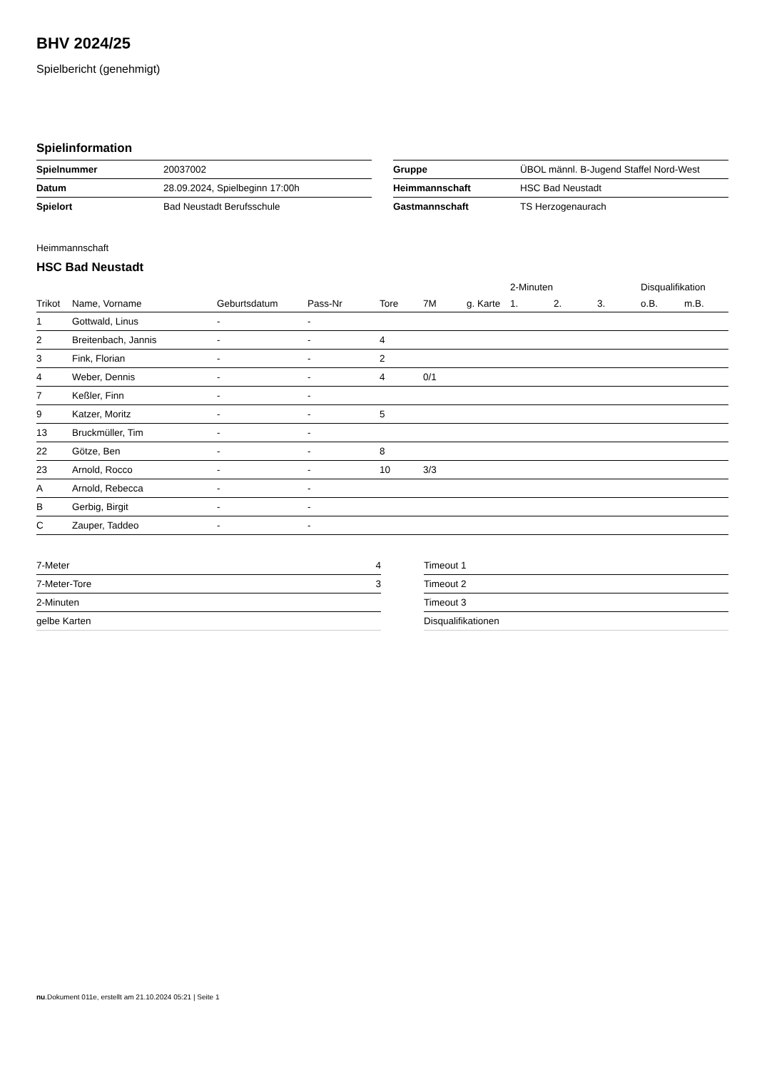BHV 2024/25
Spielbericht (genehmigt)
Spielinformation
| Spielnummer | 20037002 |
| Datum | 28.09.2024, Spielbeginn 17:00h |
| Spielort | Bad Neustadt Berufsschule |
| Gruppe | ÜBOL männl. B-Jugend Staffel Nord-West |
| Heimmannschaft | HSC Bad Neustadt |
| Gastmannschaft | TS Herzogenaurach |
Heimmannschaft
HSC Bad Neustadt
| | | | | | | | 2-Minuten | | | Disqualifikation | |
| --- | --- | --- | --- | --- | --- | --- | --- | --- | --- | --- | --- |
| Trikot | Name, Vorname | Geburtsdatum | Pass-Nr | Tore | 7M | g. Karte | 1. | 2. | 3. | o.B. | m.B. |
| 1 | Gottwald, Linus | - | - | | | | | | | | |
| 2 | Breitenbach, Jannis | - | - | 4 | | | | | | | |
| 3 | Fink, Florian | - | - | 2 | | | | | | | |
| 4 | Weber, Dennis | - | - | 4 | 0/1 | | | | | | |
| 7 | Keßler, Finn | - | - | | | | | | | | |
| 9 | Katzer, Moritz | - | - | 5 | | | | | | | |
| 13 | Bruckmüller, Tim | - | - | | | | | | | | |
| 22 | Götze, Ben | - | - | 8 | | | | | | | |
| 23 | Arnold, Rocco | - | - | 10 | 3/3 | | | | | | |
| A | Arnold, Rebecca | - | - | | | | | | | | |
| B | Gerbig, Birgit | - | - | | | | | | | | |
| C | Zauper, Taddeo | - | - | | | | | | | | |
| 7-Meter | 4 |
| 7-Meter-Tore | 3 |
| 2-Minuten | |
| gelbe Karten | |
| Timeout 1 |
| Timeout 2 |
| Timeout 3 |
| Disqualifikationen |
nu.Dokument 011e, erstellt am 21.10.2024 05:21 | Seite 1